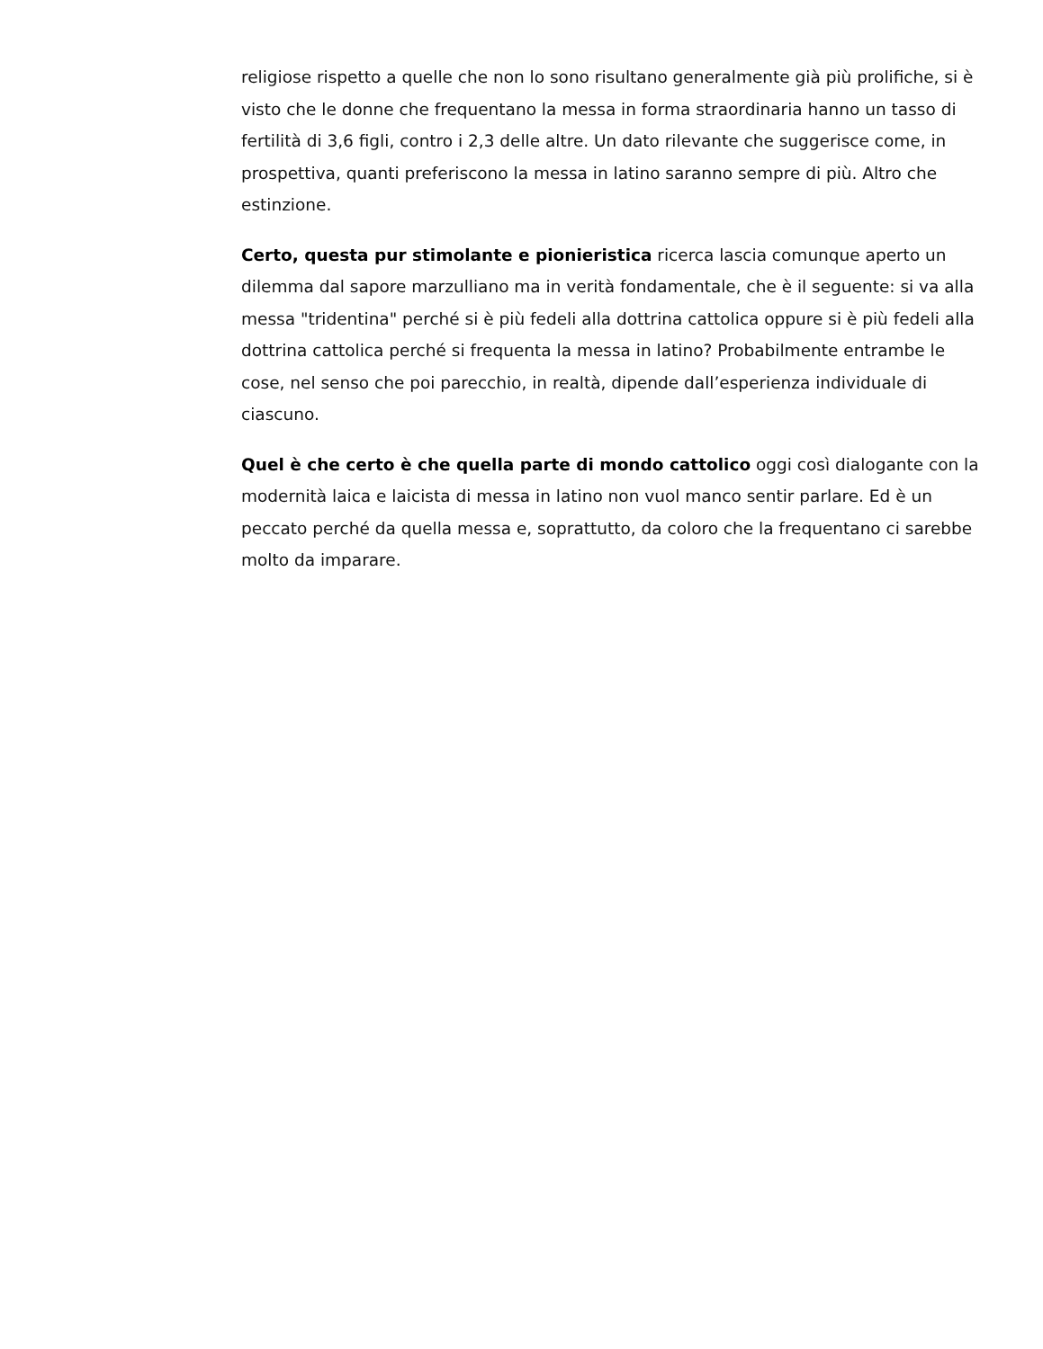religiose rispetto a quelle che non lo sono risultano generalmente già più prolifiche, si è visto che le donne che frequentano la messa in forma straordinaria hanno un tasso di fertilità di 3,6 figli, contro i 2,3 delle altre. Un dato rilevante che suggerisce come, in prospettiva, quanti preferiscono la messa in latino saranno sempre di più. Altro che estinzione.
Certo, questa pur stimolante e pionieristica ricerca lascia comunque aperto un dilemma dal sapore marzulliano ma in verità fondamentale, che è il seguente: si va alla messa "tridentina" perché si è più fedeli alla dottrina cattolica oppure si è più fedeli alla dottrina cattolica perché si frequenta la messa in latino? Probabilmente entrambe le cose, nel senso che poi parecchio, in realtà, dipende dall’esperienza individuale di ciascuno.
Quel è che certo è che quella parte di mondo cattolico oggi così dialogante con la modernità laica e laicista di messa in latino non vuol manco sentir parlare. Ed è un peccato perché da quella messa e, soprattutto, da coloro che la frequentano ci sarebbe molto da imparare.